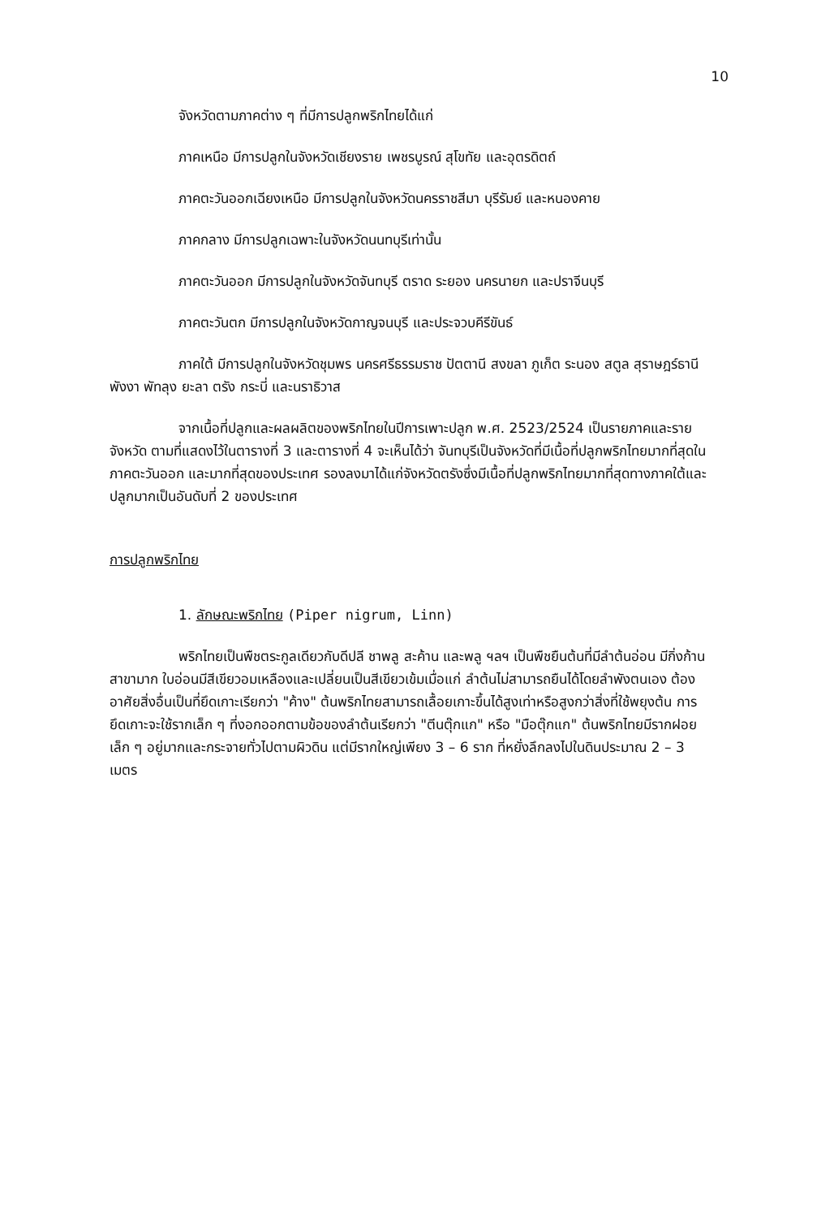10
จังหวัดตามภาคต่าง ๆ ที่มีการปลูกพริกไทยได้แก่
ภาคเหนือ มีการปลูกในจังหวัดเชียงราย เพชรบูรณ์ สุโขทัย และอุตรดิตถ์
ภาคตะวันออกเฉียงเหนือ มีการปลูกในจังหวัดนครราชสีมา บุรีรัมย์ และหนองคาย
ภาคกลาง มีการปลูกเฉพาะในจังหวัดนนทบุรีเท่านั้น
ภาคตะวันออก มีการปลูกในจังหวัดจันทบุรี ตราด ระยอง นครนายก และปราจีนบุรี
ภาคตะวันตก มีการปลูกในจังหวัดกาญจนบุรี และประจวบคีรีขันธ์
ภาคใต้ มีการปลูกในจังหวัดชุมพร นครศรีธรรมราช ปัตตานี สงขลา ภูเก็ต ระนอง สตูล สุราษฎร์ธานี พังงา พัทลุง ยะลา ตรัง กระบี่ และนราธิวาส
จากเนื้อที่ปลูกและผลผลิตของพริกไทยในปีการเพาะปลูก พ.ศ. 2523/2524 เป็นรายภาคและรายจังหวัด ตามที่แสดงไว้ในตารางที่ 3 และตารางที่ 4 จะเห็นได้ว่า จันทบุรีเป็นจังหวัดที่มีเนื้อที่ปลูกพริกไทยมากที่สุดในภาคตะวันออก และมากที่สุดของประเทศ รองลงมาได้แก่จังหวัดตรังซึ่งมีเนื้อที่ปลูกพริกไทยมากที่สุดทางภาคใต้และปลูกมากเป็นอันดับที่ 2 ของประเทศ
การปลูกพริกไทย
1. ลักษณะพริกไทย (Piper nigrum, Linn)
พริกไทยเป็นพืชตระกูลเดียวกับดีปลี ชาพลู สะค้าน และพลู ฯลฯ เป็นพืชยืนต้นที่มีลำต้นอ่อน มีกิ่งก้านสาขามาก ใบอ่อนมีสีเขียวอมเหลืองและเปลี่ยนเป็นสีเขียวเข้มเมื่อแก่ ลำต้นไม่สามารถยืนได้โดยลำพังตนเอง ต้องอาศัยสิ่งอื่นเป็นที่ยึดเกาะเรียกว่า "ค้าง" ต้นพริกไทยสามารถเลื้อยเกาะขึ้นได้สูงเท่าหรือสูงกว่าสิ่งที่ใช้พยุงต้น การยึดเกาะจะใช้รากเล็ก ๆ ที่งอกออกตามข้อของลำต้นเรียกว่า "ตีนตุ๊กแก" หรือ "มือตุ๊กแก" ต้นพริกไทยมีรากฝอยเล็ก ๆ อยู่มากและกระจายทั่วไปตามผิวดิน แต่มีรากใหญ่เพียง 3 – 6 ราก ที่หยั่งลึกลงไปในดินประมาณ 2 – 3 เมตร